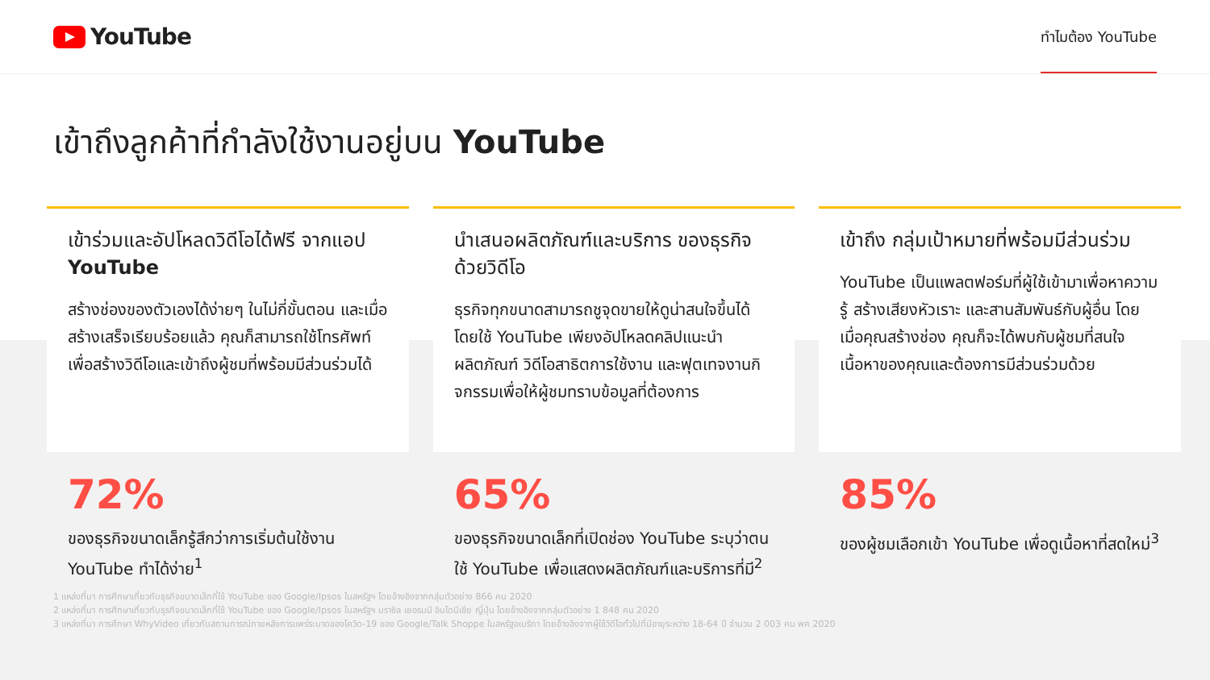YouTube
ทำไมต้อง YouTube
เข้าถึงลูกค้าที่กำลังใช้งานอยู่บน YouTube
เข้าร่วมและอัปโหลดวิดีโอได้ฟรี จากแอป YouTube
สร้างช่องของตัวเองได้ง่ายๆ ในไม่กี่ขั้นตอน และเมื่อสร้างเสร็จเรียบร้อยแล้ว คุณก็สามารถใช้โทรศัพท์ เพื่อสร้างวิดีโอและเข้าถึงผู้ชมที่พร้อมมีส่วนร่วมได้
72%
ของธุรกิจขนาดเล็กรู้สึกว่าการเริ่มต้นใช้งาน YouTube ทำได้ง่าย<sup>1</sup>
นำเสนอผลิตภัณฑ์และบริการ ของธุรกิจด้วยวิดีโอ
ธุรกิจทุกขนาดสามารถชูจุดขายให้ดูน่าสนใจขึ้นได้โดยใช้ YouTube เพียงอัปโหลดคลิปแนะนำผลิตภัณฑ์ วิดีโอสาธิตการใช้งาน และฟุตเทจงานกิจกรรมเพื่อให้ผู้ชมทราบข้อมูลที่ต้องการ
65%
ของธุรกิจขนาดเล็กที่เปิดช่อง YouTube ระบุว่าตนใช้ YouTube เพื่อแสดงผลิตภัณฑ์และบริการที่มี<sup>2</sup>
เข้าถึง กลุ่มเป้าหมายที่พร้อมมีส่วนร่วม
YouTube เป็นแพลตฟอร์มที่ผู้ใช้เข้ามาเพื่อหาความรู้ สร้างเสียงหัวเราะ และสานสัมพันธ์กับผู้อื่น โดยเมื่อคุณสร้างช่อง คุณก็จะได้พบกับผู้ชมที่สนใจเนื้อหาของคุณและต้องการมีส่วนร่วมด้วย
85%
ของผู้ชมเลือกเข้า YouTube เพื่อดูเนื้อหาที่สดใหม่<sup>3</sup>
1 แหล่งที่มา การศึกษาเกี่ยวกับธุรกิจขนาดเล็กที่ใช้ YouTube ของ Google/Ipsos ในสหรัฐฯ โดยอ้างอิงจากกลุ่มตัวอย่าง 866 คน 2020
2 แหล่งที่มา การศึกษาเกี่ยวกับธุรกิจขนาดเล็กที่ใช้ YouTube ของ Google/Ipsos ในสหรัฐฯ บราซิล เยอรมนี อินโดนีเซีย ญี่ปุ่น โดยอ้างอิงจากกลุ่มตัวอย่าง 1 848 คน 2020
3 แหล่งที่มา การศึกษา WhyVideo เกี่ยวกับสถานการณ์ภายหลังการแพร่ระบาดของโควิด-19 ของ Google/Talk Shoppe ในสหรัฐอเมริกา โดยอ้างอิงจากผู้ใช้วิดีโอทั่วไปที่มีอายุระหว่าง 18-64 ปี จำนวน 2 003 คน พค 2020